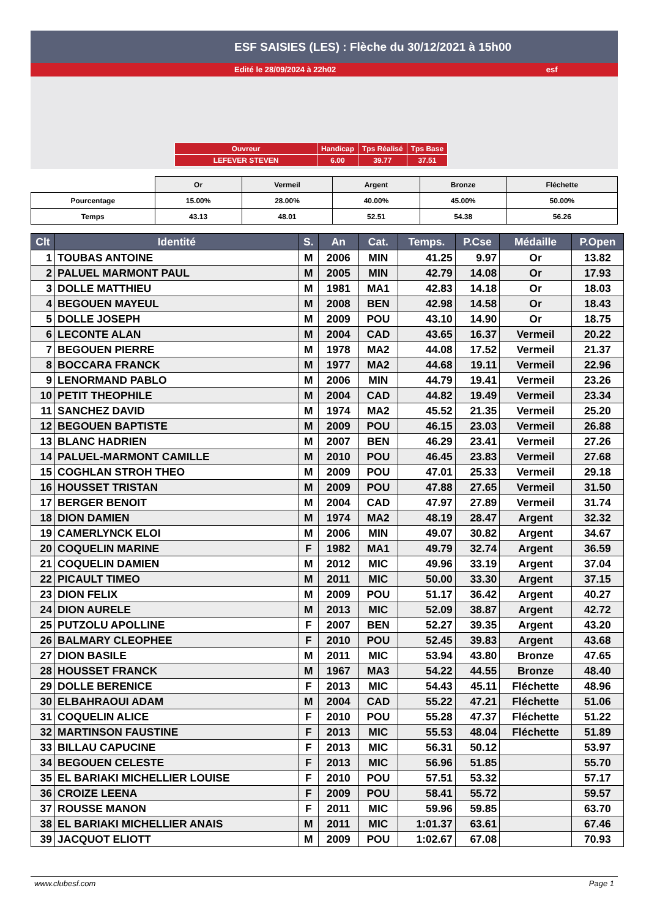ESF SAISIES (LES) : Flèche du 30/12/2021 à 15h00
Edité le 28/09/2024 à 22h02 esf
| Ouvreur | Handicap | Tps Réalisé | Tps Base |
| LEFEVER STEVEN | 6.00 | 39.77 | 37.51 |
| | Or | Vermeil | Argent | Bronze | Fléchette |
| Pourcentage | 15.00% | 28.00% | 40.00% | 45.00% | 50.00% |
| Temps | 43.13 | 48.01 | 52.51 | 54.38 | 56.26 |
| Clt | Identité | S. | An | Cat. | Temps. | P.Cse | Médaille | P.Open |
| --- | --- | --- | --- | --- | --- | --- | --- | --- |
| 1 | TOUBAS ANTOINE | M | 2006 | MIN | 41.25 | 9.97 | Or | 13.82 |
| 2 | PALUEL MARMONT PAUL | M | 2005 | MIN | 42.79 | 14.08 | Or | 17.93 |
| 3 | DOLLE MATTHIEU | M | 1981 | MA1 | 42.83 | 14.18 | Or | 18.03 |
| 4 | BEGOUEN MAYEUL | M | 2008 | BEN | 42.98 | 14.58 | Or | 18.43 |
| 5 | DOLLE JOSEPH | M | 2009 | POU | 43.10 | 14.90 | Or | 18.75 |
| 6 | LECONTE ALAN | M | 2004 | CAD | 43.65 | 16.37 | Vermeil | 20.22 |
| 7 | BEGOUEN PIERRE | M | 1978 | MA2 | 44.08 | 17.52 | Vermeil | 21.37 |
| 8 | BOCCARA FRANCK | M | 1977 | MA2 | 44.68 | 19.11 | Vermeil | 22.96 |
| 9 | LENORMAND PABLO | M | 2006 | MIN | 44.79 | 19.41 | Vermeil | 23.26 |
| 10 | PETIT THEOPHILE | M | 2004 | CAD | 44.82 | 19.49 | Vermeil | 23.34 |
| 11 | SANCHEZ DAVID | M | 1974 | MA2 | 45.52 | 21.35 | Vermeil | 25.20 |
| 12 | BEGOUEN BAPTISTE | M | 2009 | POU | 46.15 | 23.03 | Vermeil | 26.88 |
| 13 | BLANC HADRIEN | M | 2007 | BEN | 46.29 | 23.41 | Vermeil | 27.26 |
| 14 | PALUEL-MARMONT CAMILLE | M | 2010 | POU | 46.45 | 23.83 | Vermeil | 27.68 |
| 15 | COGHLAN STROH THEO | M | 2009 | POU | 47.01 | 25.33 | Vermeil | 29.18 |
| 16 | HOUSSET TRISTAN | M | 2009 | POU | 47.88 | 27.65 | Vermeil | 31.50 |
| 17 | BERGER BENOIT | M | 2004 | CAD | 47.97 | 27.89 | Vermeil | 31.74 |
| 18 | DION DAMIEN | M | 1974 | MA2 | 48.19 | 28.47 | Argent | 32.32 |
| 19 | CAMERLYNCK ELOI | M | 2006 | MIN | 49.07 | 30.82 | Argent | 34.67 |
| 20 | COQUELIN MARINE | F | 1982 | MA1 | 49.79 | 32.74 | Argent | 36.59 |
| 21 | COQUELIN DAMIEN | M | 2012 | MIC | 49.96 | 33.19 | Argent | 37.04 |
| 22 | PICAULT TIMEO | M | 2011 | MIC | 50.00 | 33.30 | Argent | 37.15 |
| 23 | DION FELIX | M | 2009 | POU | 51.17 | 36.42 | Argent | 40.27 |
| 24 | DION AURELE | M | 2013 | MIC | 52.09 | 38.87 | Argent | 42.72 |
| 25 | PUTZOLU APOLLINE | F | 2007 | BEN | 52.27 | 39.35 | Argent | 43.20 |
| 26 | BALMARY CLEOPHEE | F | 2010 | POU | 52.45 | 39.83 | Argent | 43.68 |
| 27 | DION BASILE | M | 2011 | MIC | 53.94 | 43.80 | Bronze | 47.65 |
| 28 | HOUSSET FRANCK | M | 1967 | MA3 | 54.22 | 44.55 | Bronze | 48.40 |
| 29 | DOLLE BERENICE | F | 2013 | MIC | 54.43 | 45.11 | Fléchette | 48.96 |
| 30 | ELBAHRAOUI ADAM | M | 2004 | CAD | 55.22 | 47.21 | Fléchette | 51.06 |
| 31 | COQUELIN ALICE | F | 2010 | POU | 55.28 | 47.37 | Fléchette | 51.22 |
| 32 | MARTINSON FAUSTINE | F | 2013 | MIC | 55.53 | 48.04 | Fléchette | 51.89 |
| 33 | BILLAU CAPUCINE | F | 2013 | MIC | 56.31 | 50.12 | | 53.97 |
| 34 | BEGOUEN CELESTE | F | 2013 | MIC | 56.96 | 51.85 | | 55.70 |
| 35 | EL BARIAKI MICHELLIER LOUISE | F | 2010 | POU | 57.51 | 53.32 | | 57.17 |
| 36 | CROIZE LEENA | F | 2009 | POU | 58.41 | 55.72 | | 59.57 |
| 37 | ROUSSE MANON | F | 2011 | MIC | 59.96 | 59.85 | | 63.70 |
| 38 | EL BARIAKI MICHELLIER ANAIS | M | 2011 | MIC | 1:01.37 | 63.61 | | 67.46 |
| 39 | JACQUOT ELIOTT | M | 2009 | POU | 1:02.67 | 67.08 | | 70.93 |
www.clubesf.com Page 1